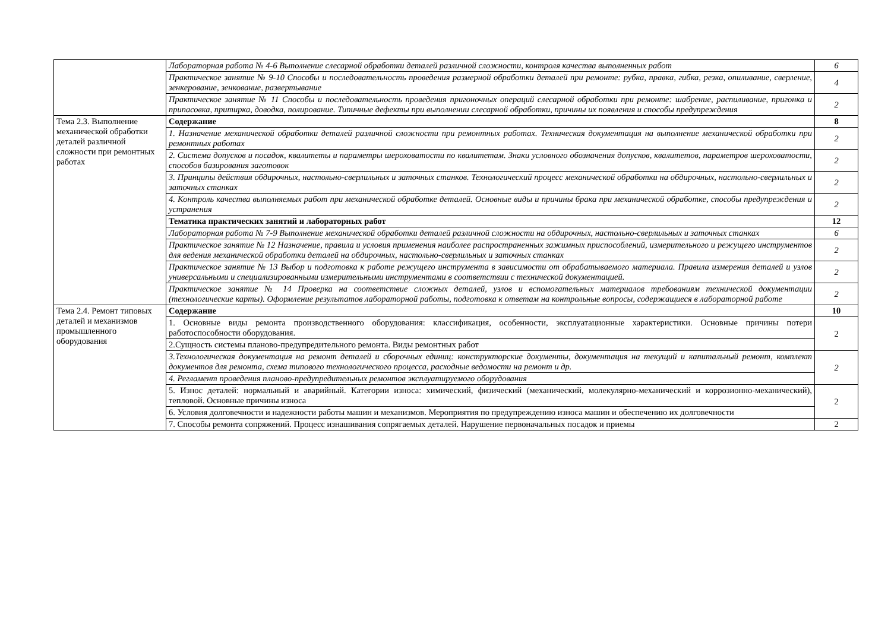| | Лабораторная работа № 4-6 Выполнение слесарной обработки деталей различной сложности, контроля качества выполненных работ | 6 |
| | Практическое занятие № 9-10 Способы и последовательность проведения размерной обработки деталей при ремонте: рубка, правка, гибка, резка, опиливание, сверление, зенкерование, зенкование, развертывание | 4 |
| | Практическое занятие № 11 Способы и последовательность проведения пригоночных операций слесарной обработки при ремонте: шабрение, распиливание, пригонка и припасовка, притирка, доводка, полирование. Типичные дефекты при выполнении слесарной обработки, причины их появления и способы предупреждения | 2 |
| Тема 2.3. Выполнение механической обработки деталей различной сложности при ремонтных работах | Содержание | 8 |
| | 1. Назначение механической обработки деталей различной сложности при ремонтных работах. Техническая документация на выполнение механической обработки при ремонтных работах | 2 |
| | 2. Система допусков и посадок, квалитеты и параметры шероховатости по квалитетам. Знаки условного обозначения допусков, квалитетов, параметров шероховатости, способов базирования заготовок | 2 |
| | 3. Принципы действия обдирочных, настольно-сверлильных и заточных станков. Технологический процесс механической обработки на обдирочных, настольно-сверлильных и заточных станках | 2 |
| | 4. Контроль качества выполняемых работ при механической обработке деталей. Основные виды и причины брака при механической обработке, способы предупреждения и устранения | 2 |
| | Тематика практических занятий и лабораторных работ | 12 |
| | Лабораторная работа № 7-9 Выполнение механической обработки деталей различной сложности на обдирочных, настольно-сверлильных и заточных станках | 6 |
| | Практическое занятие № 12 Назначение, правила и условия применения наиболее распространенных зажимных приспособлений, измерительного и режущего инструментов для ведения механической обработки деталей на обдирочных, настольно-сверлильных и заточных станках | 2 |
| | Практическое занятие № 13 Выбор и подготовка к работе режущего инструмента в зависимости от обрабатываемого материала. Правила измерения деталей и узлов универсальными и специализированными измерительными инструментами в соответствии с технической документацией. | 2 |
| | Практическое занятие № 14 Проверка на соответствие сложных деталей, узлов и вспомогательных материалов требованиям технической документации (технологические карты). Оформление результатов лабораторной работы, подготовка к ответам на контрольные вопросы, содержащиеся в лабораторной работе | 2 |
| Тема 2.4. Ремонт типовых деталей и механизмов промышленного оборудования | Содержание | 10 |
| | 1. Основные виды ремонта производственного оборудования: классификация, особенности, эксплуатационные характеристики. Основные причины потери работоспособности оборудования. | 2 |
| | 2.Сущность системы планово-предупредительного ремонта. Виды ремонтных работ | |
| | 3.Технологическая документация на ремонт деталей и сборочных единиц: конструкторские документы, документация на текущий и капитальный ремонт, комплект документов для ремонта, схема типового технологического процесса, расходные ведомости на ремонт и др. | 2 |
| | 4. Регламент проведения планово-предупредительных ремонтов эксплуатируемого оборудования | |
| | 5. Износ деталей: нормальный и аварийный. Категории износа: химический, физический (механический, молекулярно-механический и коррозионно-механический), тепловой. Основные причины износа | 2 |
| | 6. Условия долговечности и надежности работы машин и механизмов. Мероприятия по предупреждению износа машин и обеспечению их долговечности | |
| | 7. Способы ремонта сопряжений. Процесс изнашивания сопрягаемых деталей. Нарушение первоначальных посадок и приемы | 2 |